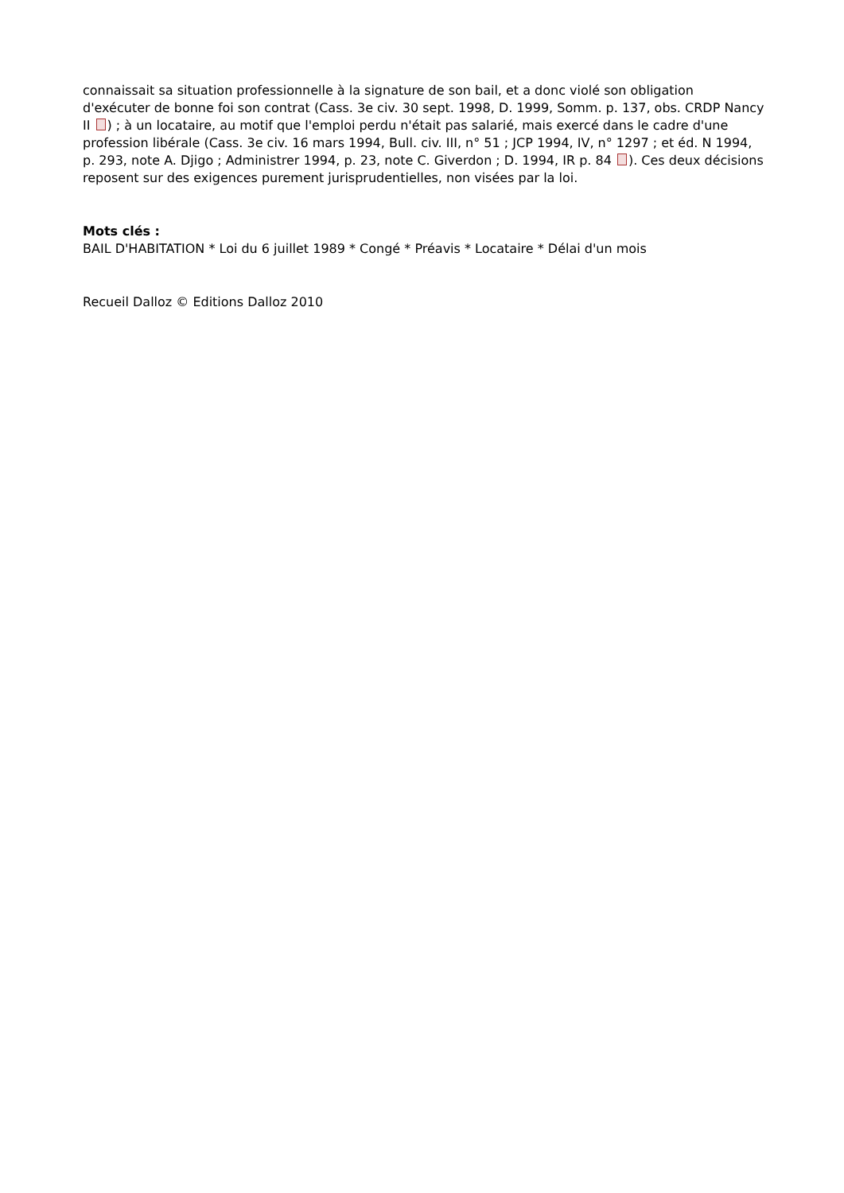connaissait sa situation professionnelle à la signature de son bail, et a donc violé son obligation d'exécuter de bonne foi son contrat (Cass. 3e civ. 30 sept. 1998, D. 1999, Somm. p. 137, obs. CRDP Nancy II ) ; à un locataire, au motif que l'emploi perdu n'était pas salarié, mais exercé dans le cadre d'une profession libérale (Cass. 3e civ. 16 mars 1994, Bull. civ. III, n° 51 ; JCP 1994, IV, n° 1297 ; et éd. N 1994, p. 293, note A. Djigo ; Administrer 1994, p. 23, note C. Giverdon ; D. 1994, IR p. 84 ). Ces deux décisions reposent sur des exigences purement jurisprudentielles, non visées par la loi.
Mots clés :
BAIL D'HABITATION * Loi du 6 juillet 1989 * Congé * Préavis * Locataire * Délai d'un mois
Recueil Dalloz © Editions Dalloz 2010